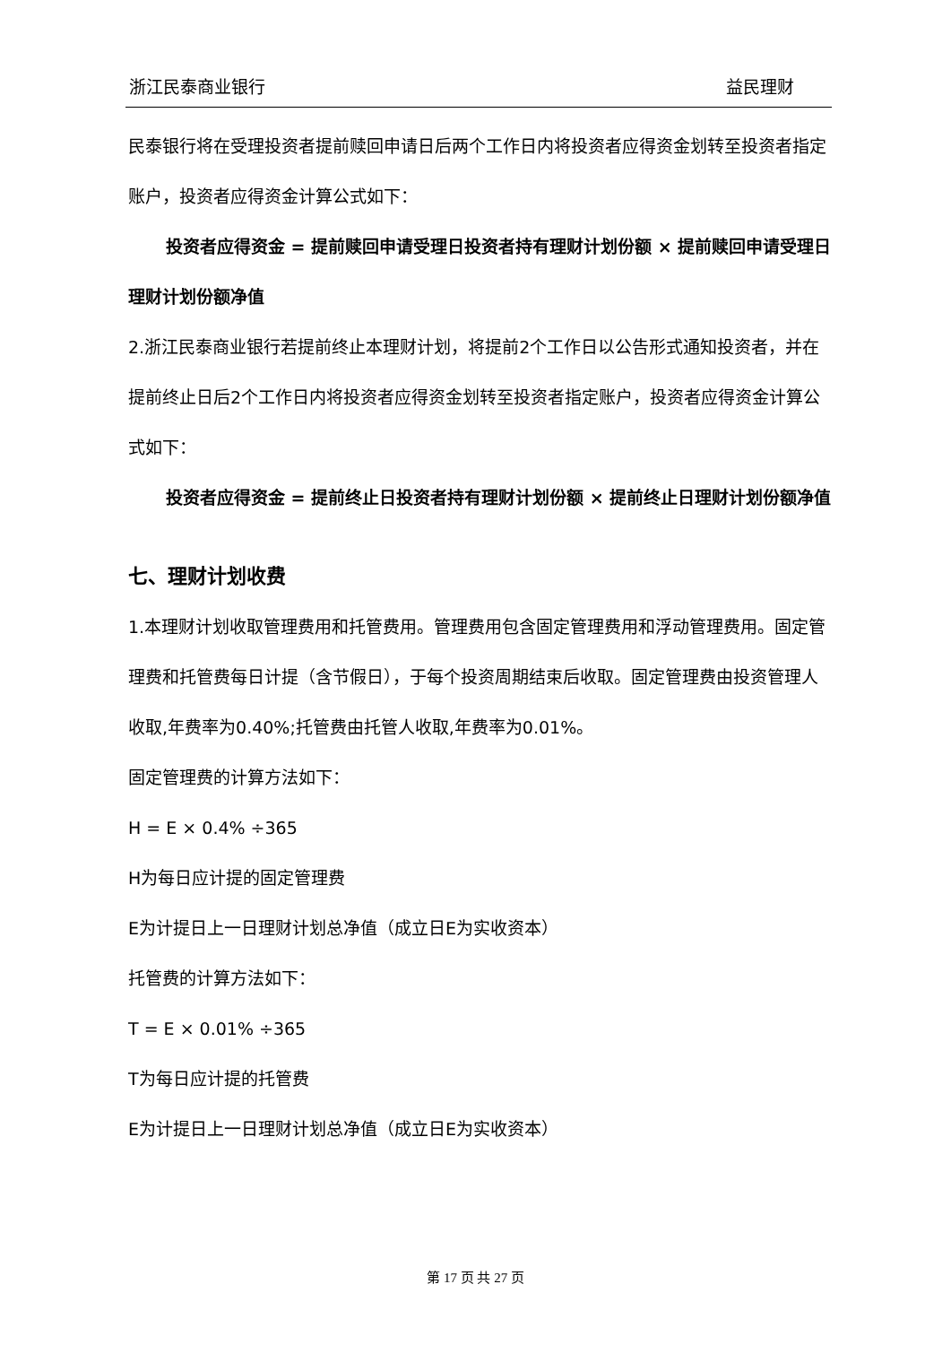浙江民泰商业银行 益民理财
民泰银行将在受理投资者提前赎回申请日后两个工作日内将投资者应得资金划转至投资者指定账户，投资者应得资金计算公式如下：
投资者应得资金 = 提前赎回申请受理日投资者持有理财计划份额 × 提前赎回申请受理日理财计划份额净值
2.浙江民泰商业银行若提前终止本理财计划，将提前2个工作日以公告形式通知投资者，并在提前终止日后2个工作日内将投资者应得资金划转至投资者指定账户，投资者应得资金计算公式如下：
投资者应得资金 = 提前终止日投资者持有理财计划份额 × 提前终止日理财计划份额净值
七、理财计划收费
1.本理财计划收取管理费用和托管费用。管理费用包含固定管理费用和浮动管理费用。固定管理费和托管费每日计提（含节假日），于每个投资周期结束后收取。固定管理费由投资管理人收取,年费率为0.40%;托管费由托管人收取,年费率为0.01%。
固定管理费的计算方法如下：
H = E × 0.4% ÷365
H为每日应计提的固定管理费
E为计提日上一日理财计划总净值（成立日E为实收资本）
托管费的计算方法如下：
T = E × 0.01% ÷365
T为每日应计提的托管费
E为计提日上一日理财计划总净值（成立日E为实收资本）
第 17 页 共 27 页